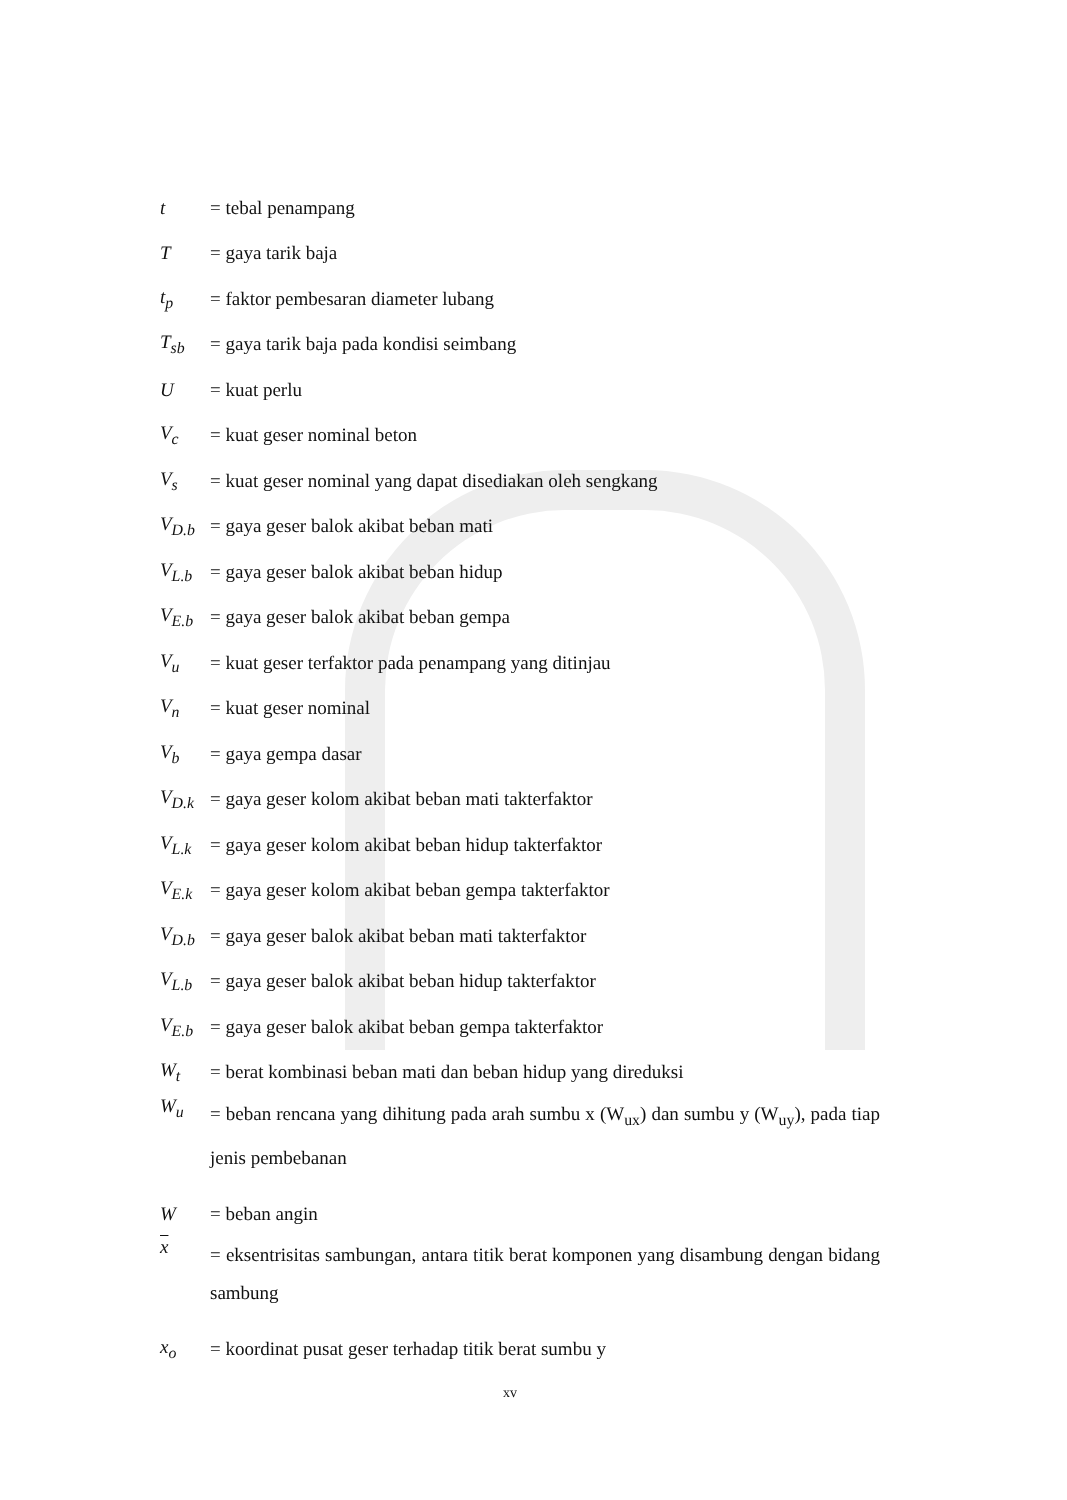t = tebal penampang
T = gaya tarik baja
t<sub>p</sub> = faktor pembesaran diameter lubang
T<sub>sb</sub> = gaya tarik baja pada kondisi seimbang
U = kuat perlu
V<sub>c</sub> = kuat geser nominal beton
V<sub>s</sub> = kuat geser nominal yang dapat disediakan oleh sengkang
V<sub>D.b</sub> = gaya geser balok akibat beban mati
V<sub>L.b</sub> = gaya geser balok akibat beban hidup
V<sub>E.b</sub> = gaya geser balok akibat beban gempa
V<sub>u</sub> = kuat geser terfaktor pada penampang yang ditinjau
V<sub>n</sub> = kuat geser nominal
V<sub>b</sub> = gaya gempa dasar
V<sub>D.k</sub> = gaya geser kolom akibat beban mati takterfaktor
V<sub>L.k</sub> = gaya geser kolom akibat beban hidup takterfaktor
V<sub>E.k</sub> = gaya geser kolom akibat beban gempa takterfaktor
V<sub>D.b</sub> = gaya geser balok akibat beban mati takterfaktor
V<sub>L.b</sub> = gaya geser balok akibat beban hidup takterfaktor
V<sub>E.b</sub> = gaya geser balok akibat beban gempa takterfaktor
W<sub>t</sub> = berat kombinasi beban mati dan beban hidup yang direduksi
W<sub>u</sub> = beban rencana yang dihitung pada arah sumbu x (W<sub>ux</sub>) dan sumbu y (W<sub>uy</sub>), pada tiap jenis pembebanan
W = beban angin
x = eksentrisitas sambungan, antara titik berat komponen yang disambung dengan bidang sambung
x<sub>o</sub> = koordinat pusat geser terhadap titik berat sumbu y
xv